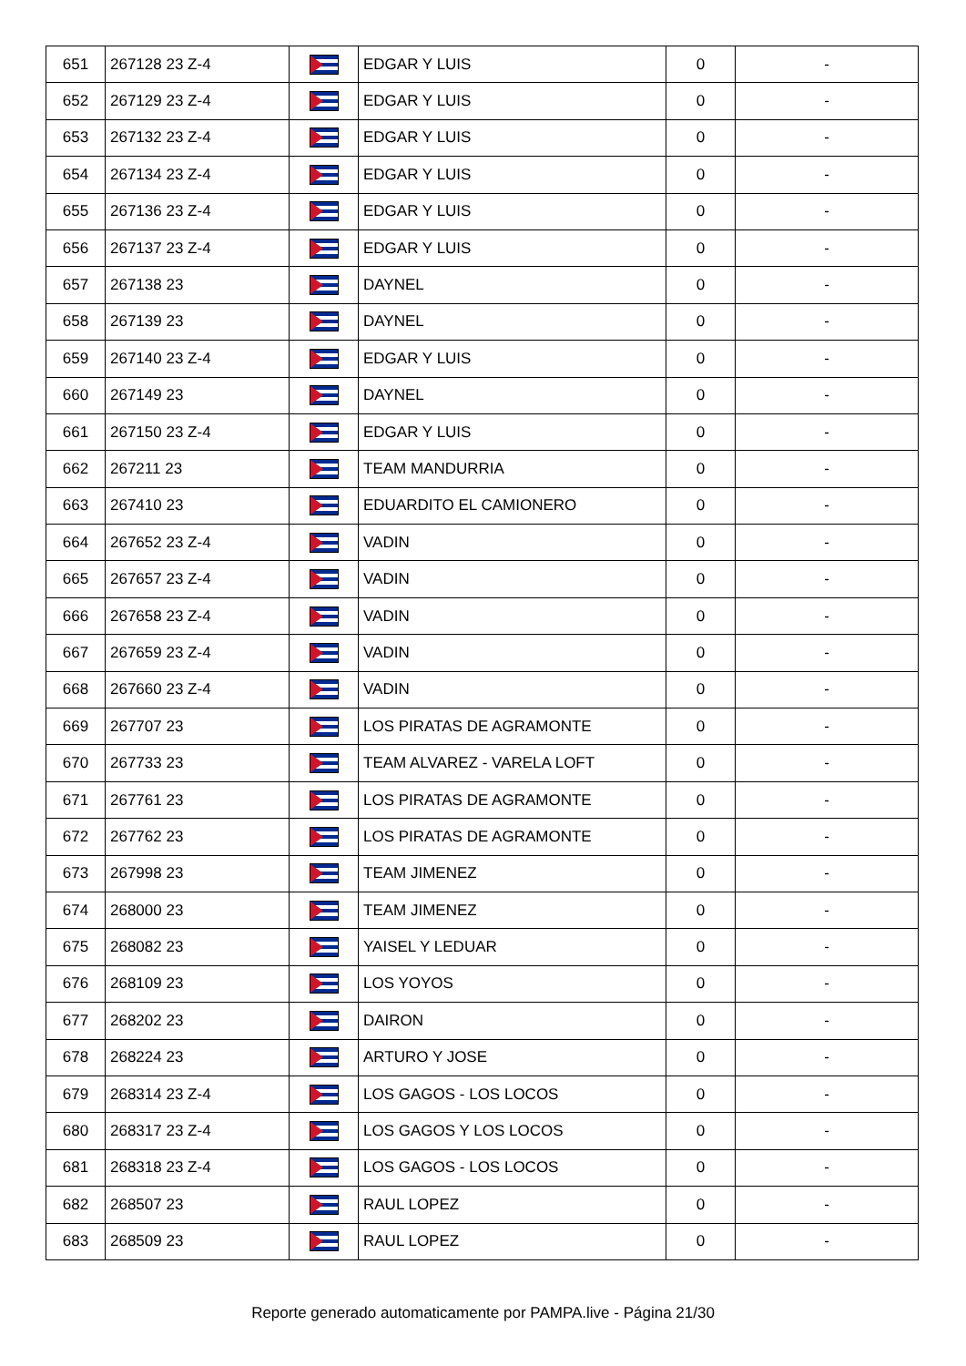| 651 | 267128 23 Z-4 | | EDGAR Y LUIS | 0 | - |
| 652 | 267129 23 Z-4 | | EDGAR Y LUIS | 0 | - |
| 653 | 267132 23 Z-4 | | EDGAR Y LUIS | 0 | - |
| 654 | 267134 23 Z-4 | | EDGAR Y LUIS | 0 | - |
| 655 | 267136 23 Z-4 | | EDGAR Y LUIS | 0 | - |
| 656 | 267137 23 Z-4 | | EDGAR Y LUIS | 0 | - |
| 657 | 267138 23 | | DAYNEL | 0 | - |
| 658 | 267139 23 | | DAYNEL | 0 | - |
| 659 | 267140 23 Z-4 | | EDGAR Y LUIS | 0 | - |
| 660 | 267149 23 | | DAYNEL | 0 | - |
| 661 | 267150 23 Z-4 | | EDGAR Y LUIS | 0 | - |
| 662 | 267211 23 | | TEAM MANDURRIA | 0 | - |
| 663 | 267410 23 | | EDUARDITO EL CAMIONERO | 0 | - |
| 664 | 267652 23 Z-4 | | VADIN | 0 | - |
| 665 | 267657 23 Z-4 | | VADIN | 0 | - |
| 666 | 267658 23 Z-4 | | VADIN | 0 | - |
| 667 | 267659 23 Z-4 | | VADIN | 0 | - |
| 668 | 267660 23 Z-4 | | VADIN | 0 | - |
| 669 | 267707 23 | | LOS PIRATAS DE AGRAMONTE | 0 | - |
| 670 | 267733 23 | | TEAM ALVAREZ - VARELA LOFT | 0 | - |
| 671 | 267761 23 | | LOS PIRATAS DE AGRAMONTE | 0 | - |
| 672 | 267762 23 | | LOS PIRATAS DE AGRAMONTE | 0 | - |
| 673 | 267998 23 | | TEAM JIMENEZ | 0 | - |
| 674 | 268000 23 | | TEAM JIMENEZ | 0 | - |
| 675 | 268082 23 | | YAISEL Y LEDUAR | 0 | - |
| 676 | 268109 23 | | LOS YOYOS | 0 | - |
| 677 | 268202 23 | | DAIRON | 0 | - |
| 678 | 268224 23 | | ARTURO Y JOSE | 0 | - |
| 679 | 268314 23 Z-4 | | LOS GAGOS - LOS LOCOS | 0 | - |
| 680 | 268317 23 Z-4 | | LOS GAGOS Y LOS LOCOS | 0 | - |
| 681 | 268318 23 Z-4 | | LOS GAGOS - LOS LOCOS | 0 | - |
| 682 | 268507 23 | | RAUL LOPEZ | 0 | - |
| 683 | 268509 23 | | RAUL LOPEZ | 0 | - |
Reporte generado automaticamente por PAMPA.live - Página 21/30